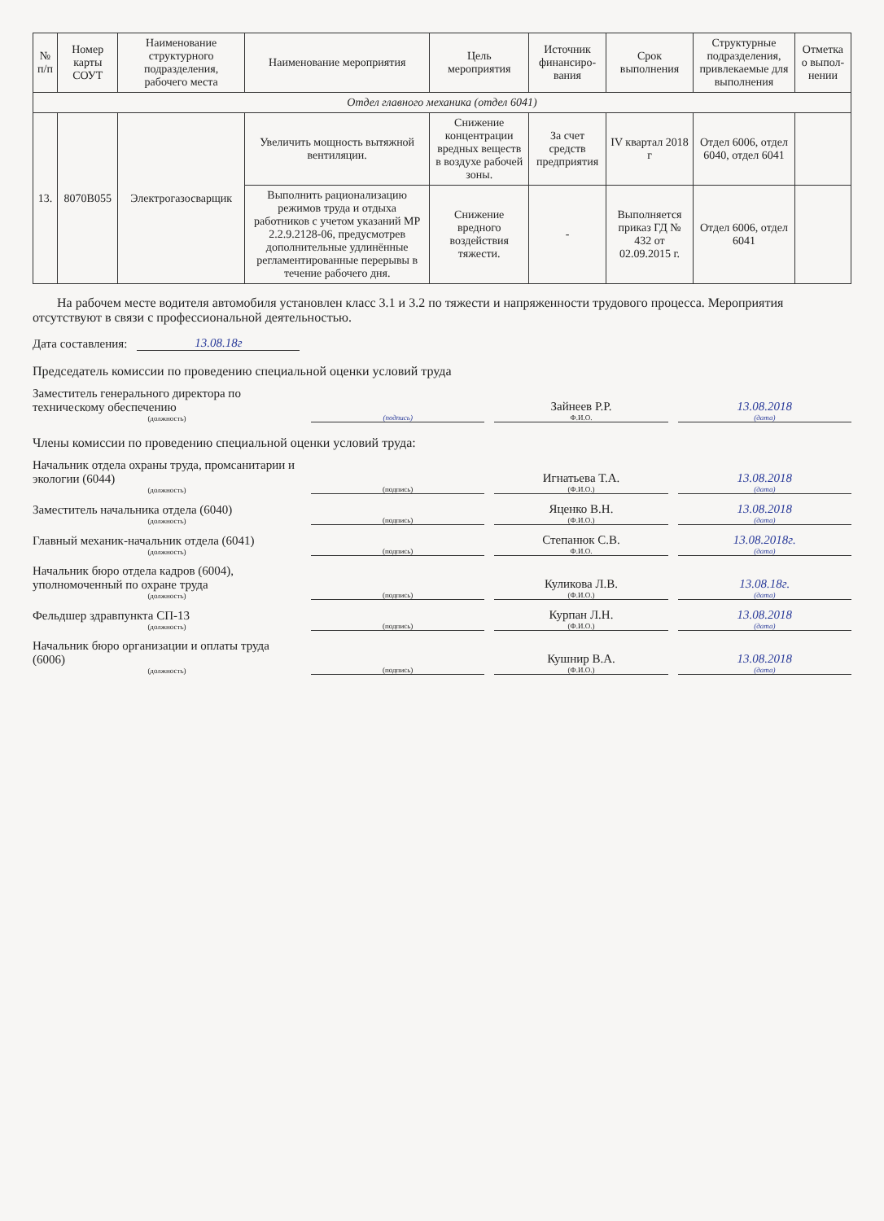| № п/п | Номер карты СОУТ | Наименование структурного подразделения, рабочего места | Наименование мероприятия | Цель мероприятия | Источник финансиро-вания | Срок выполнения | Структурные подразделения, привлекаемые для выполнения | Отметка о выпол-нении |
| --- | --- | --- | --- | --- | --- | --- | --- | --- |
| Отдел главного механика (отдел 6041) | | | | | | | | |
| 13. | 8070В055 | Электрогазосварщик | Увеличить мощность вытяжной вентиляции. | Снижение концентрации вредных веществ в воздухе рабочей зоны. | За счет средств предприятия | IV квартал 2018 г | Отдел 6006, отдел 6040, отдел 6041 | |
| | | | Выполнить рационализацию режимов труда и отдыха работников с учетом указаний МР 2.2.9.2128-06, предусмотрев дополнительные удлинённые регламентированные перерывы в течение рабочего дня. | Снижение вредного воздействия тяжести. | - | Выполняется приказ ГД № 432 от 02.09.2015 г. | Отдел 6006, отдел 6041 | |
На рабочем месте водителя автомобиля установлен класс 3.1 и 3.2 по тяжести и напряженности трудового процесса. Мероприятия отсутствуют в связи с профессиональной деятельностью.
Дата составления: 13.08.18г
Председатель комиссии по проведению специальной оценки условий труда
Заместитель генерального директора по техническому обеспечению
(должность)
(подпись)
Зайнеев Р.Р.
Ф.И.О.
13.08.2018
(дата)
Члены комиссии по проведению специальной оценки условий труда:
Начальник отдела охраны труда, промсанитарии и экологии (6044)
(должность)
(подпись)
Игнатьева Т.А.
(Ф.И.О.)
13.08.2018
(дата)
Заместитель начальника отдела (6040)
(должность)
(подпись)
Яценко В.Н.
(Ф.И.О.)
13.08.2018
(дата)
Главный механик-начальник отдела (6041)
(должность)
(подпись)
Степанюк С.В.
Ф.И.О.
13.08.2018г.
(дата)
Начальник бюро отдела кадров (6004), уполномоченный по охране труда
(должность)
(подпись)
Куликова Л.В.
(Ф.И.О.)
13.08.18г.
(дата)
Фельдшер здравпункта СП-13
(должность)
(подпись)
Курпан Л.Н.
(Ф.И.О.)
13.08.2018
(дата)
Начальник бюро организации и оплаты труда (6006)
(должность)
(подпись)
Кушнир В.А.
(Ф.И.О.)
13.08.2018
(дата)